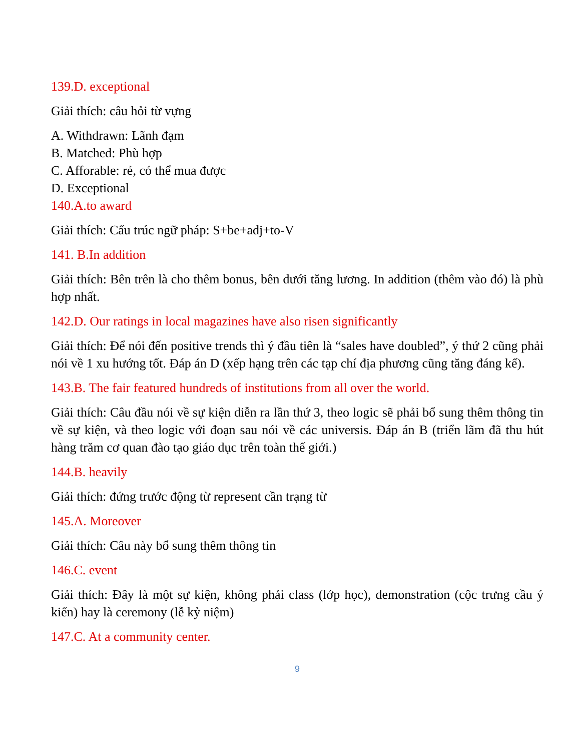139.D. exceptional
Giải thích: câu hỏi từ vựng
A. Withdrawn: Lãnh đạm
B. Matched: Phù hợp
C. Afforable: rẻ, có thể mua được
D. Exceptional
140.A.to award
Giải thích: Cấu trúc ngữ pháp: S+be+adj+to-V
141. B.In addition
Giải thích: Bên trên là cho thêm bonus, bên dưới tăng lương. In addition (thêm vào đó) là phù hợp nhất.
142.D. Our ratings in local magazines have also risen significantly
Giải thích: Để nói đến positive trends thì ý đầu tiên là “sales have doubled”, ý thứ 2 cũng phải nói về 1 xu hướng tốt. Đáp án D (xếp hạng trên các tạp chí địa phương cũng tăng đáng kể).
143.B. The fair featured hundreds of institutions from all over the world.
Giải thích: Câu đầu nói về sự kiện diễn ra lần thứ 3, theo logic sẽ phải bổ sung thêm thông tin về sự kiện, và theo logic với đoạn sau nói về các universis. Đáp án B (triển lãm đã thu hút hàng trăm cơ quan đào tạo giáo dục trên toàn thế giới.)
144.B. heavily
Giải thích: đứng trước động từ represent cần trạng từ
145.A. Moreover
Giải thích: Câu này bổ sung thêm thông tin
146.C. event
Giải thích: Đây là một sự kiện, không phải class (lớp học), demonstration (cộc trưng cầu ý kiến) hay là ceremony (lễ kỷ niệm)
147.C. At a community center.
9